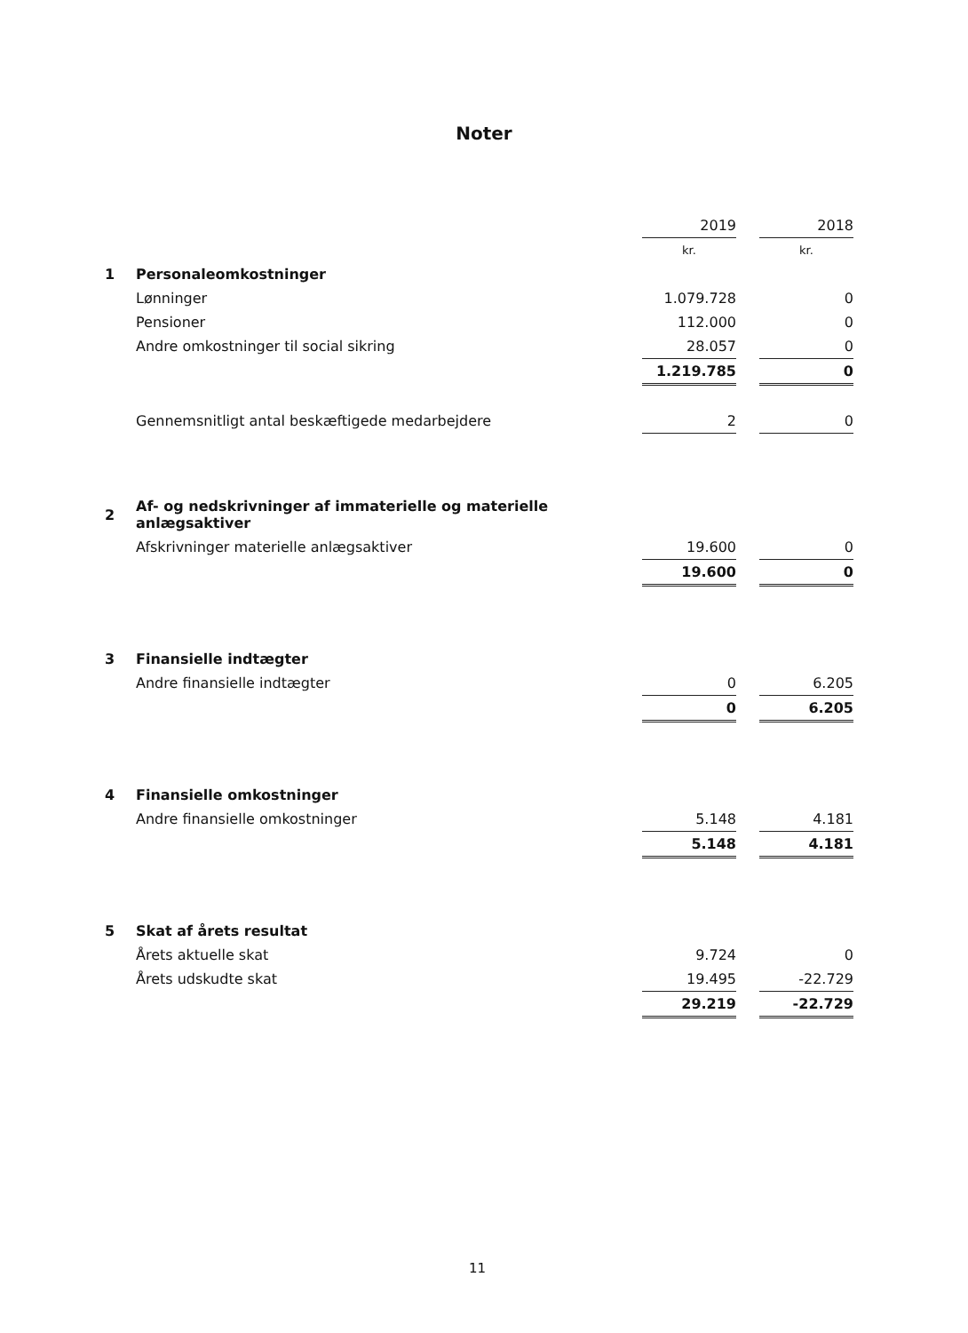Noter
| | | 2019 | | 2018 |
| | | kr. | | kr. |
| 1 | Personaleomkostninger | | | |
| | Lønninger | 1.079.728 | | 0 |
| | Pensioner | 112.000 | | 0 |
| | Andre omkostninger til social sikring | 28.057 | | 0 |
| | | 1.219.785 | | 0 |
| | Gennemsnitligt antal beskæftigede medarbejdere | 2 | | 0 |
| 2 | Af- og nedskrivninger af immaterielle og materielle anlægsaktiver | | | |
| | Afskrivninger materielle anlægsaktiver | 19.600 | | 0 |
| | | 19.600 | | 0 |
| 3 | Finansielle indtægter | | | |
| | Andre finansielle indtægter | 0 | | 6.205 |
| | | 0 | | 6.205 |
| 4 | Finansielle omkostninger | | | |
| | Andre finansielle omkostninger | 5.148 | | 4.181 |
| | | 5.148 | | 4.181 |
| 5 | Skat af årets resultat | | | |
| | Årets aktuelle skat | 9.724 | | 0 |
| | Årets udskudte skat | 19.495 | | -22.729 |
| | | 29.219 | | -22.729 |
11